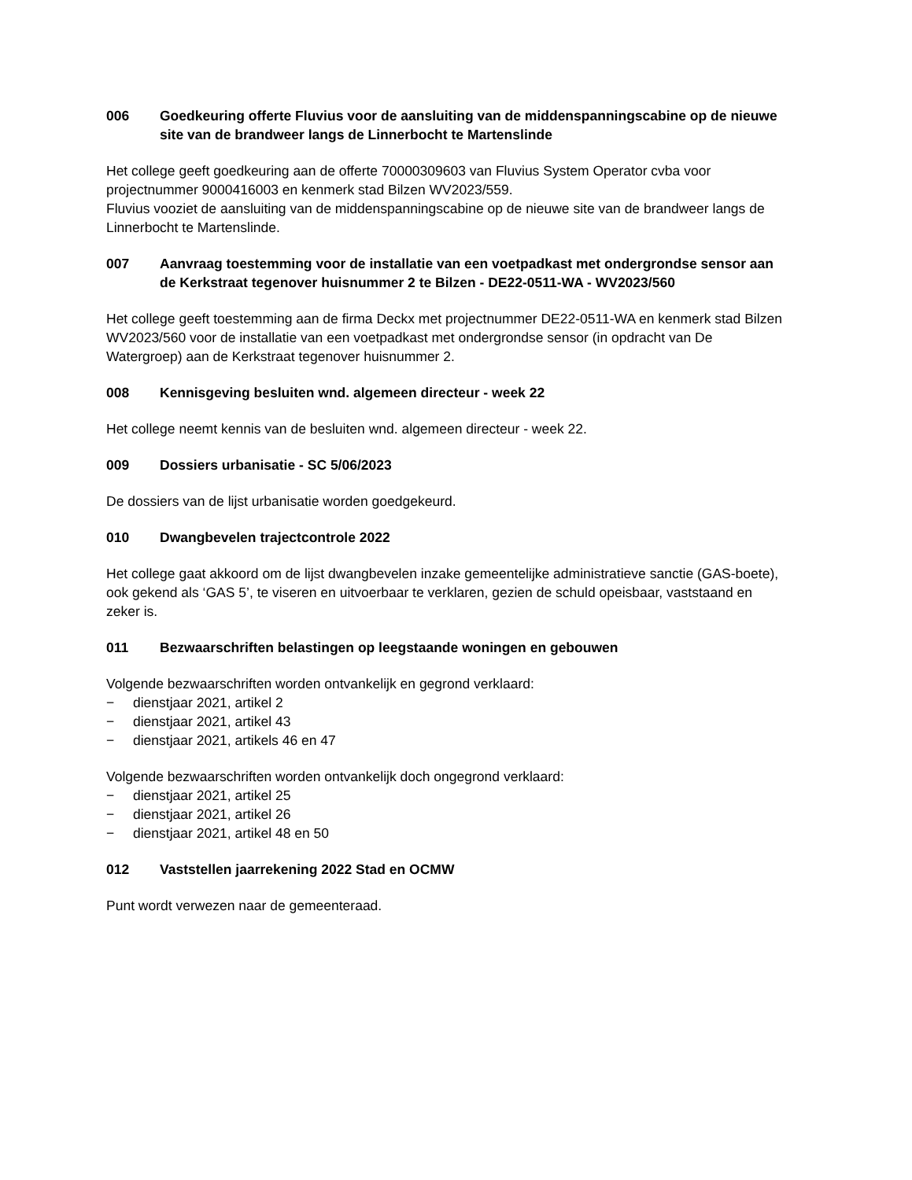006 Goedkeuring offerte Fluvius voor de aansluiting van de middenspanningscabine op de nieuwe site van de brandweer langs de Linnerbocht te Martenslinde
Het college geeft goedkeuring aan de offerte 70000309603 van Fluvius System Operator cvba voor projectnummer 9000416003 en kenmerk stad Bilzen WV2023/559.
Fluvius vooziet de aansluiting van de middenspanningscabine op de nieuwe site van de brandweer langs de Linnerbocht te Martenslinde.
007 Aanvraag toestemming voor de installatie van een voetpadkast met ondergrondse sensor aan de Kerkstraat tegenover huisnummer 2 te Bilzen - DE22-0511-WA - WV2023/560
Het college geeft toestemming aan de firma Deckx met projectnummer DE22-0511-WA en kenmerk stad Bilzen WV2023/560 voor de installatie van een voetpadkast met ondergrondse sensor (in opdracht van De Watergroep) aan de Kerkstraat tegenover huisnummer 2.
008 Kennisgeving besluiten wnd. algemeen directeur - week 22
Het college neemt kennis van de besluiten wnd. algemeen directeur - week 22.
009 Dossiers urbanisatie - SC 5/06/2023
De dossiers van de lijst urbanisatie worden goedgekeurd.
010 Dwangbevelen trajectcontrole 2022
Het college gaat akkoord om de lijst dwangbevelen inzake gemeentelijke administratieve sanctie (GAS-boete), ook gekend als ‘GAS 5’, te viseren en uitvoerbaar te verklaren, gezien de schuld opeisbaar, vaststaand en zeker is.
011 Bezwaarschriften belastingen op leegstaande woningen en gebouwen
Volgende bezwaarschriften worden ontvankelijk en gegrond verklaard:
− dienstjaar 2021, artikel 2
− dienstjaar 2021, artikel 43
− dienstjaar 2021, artikels 46 en 47
Volgende bezwaarschriften worden ontvankelijk doch ongegrond verklaard:
− dienstjaar 2021, artikel 25
− dienstjaar 2021, artikel 26
− dienstjaar 2021, artikel 48 en 50
012 Vaststellen jaarrekening 2022 Stad en OCMW
Punt wordt verwezen naar de gemeenteraad.